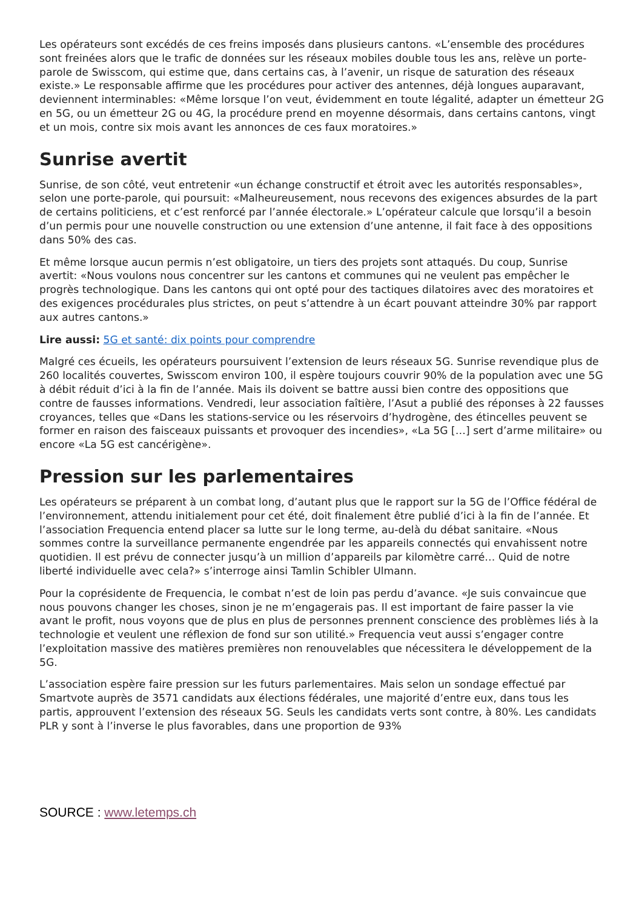Les opérateurs sont excédés de ces freins imposés dans plusieurs cantons. «L’ensemble des procédures sont freinées alors que le trafic de données sur les réseaux mobiles double tous les ans, relève un porte-parole de Swisscom, qui estime que, dans certains cas, à l’avenir, un risque de saturation des réseaux existe.» Le responsable affirme que les procédures pour activer des antennes, déjà longues auparavant, deviennent interminables: «Même lorsque l’on veut, évidemment en toute légalité, adapter un émetteur 2G en 5G, ou un émetteur 2G ou 4G, la procédure prend en moyenne désormais, dans certains cantons, vingt et un mois, contre six mois avant les annonces de ces faux moratoires.»
Sunrise avertit
Sunrise, de son côté, veut entretenir «un échange constructif et étroit avec les autorités responsables», selon une porte-parole, qui poursuit: «Malheureusement, nous recevons des exigences absurdes de la part de certains politiciens, et c’est renforcé par l’année électorale.» L’opérateur calcule que lorsqu’il a besoin d’un permis pour une nouvelle construction ou une extension d’une antenne, il fait face à des oppositions dans 50% des cas.
Et même lorsque aucun permis n’est obligatoire, un tiers des projets sont attaqués. Du coup, Sunrise avertit: «Nous voulons nous concentrer sur les cantons et communes qui ne veulent pas empêcher le progrès technologique. Dans les cantons qui ont opté pour des tactiques dilatoires avec des moratoires et des exigences procédurales plus strictes, on peut s’attendre à un écart pouvant atteindre 30% par rapport aux autres cantons.»
Lire aussi: 5G et santé: dix points pour comprendre
Malgré ces écueils, les opérateurs poursuivent l’extension de leurs réseaux 5G. Sunrise revendique plus de 260 localités couvertes, Swisscom environ 100, il espère toujours couvrir 90% de la population avec une 5G à débit réduit d’ici à la fin de l’année. Mais ils doivent se battre aussi bien contre des oppositions que contre de fausses informations. Vendredi, leur association faîtière, l’Asut a publié des réponses à 22 fausses croyances, telles que «Dans les stations-service ou les réservoirs d’hydrogène, des étincelles peuvent se former en raison des faisceaux puissants et provoquer des incendies», «La 5G […] sert d’arme militaire» ou encore «La 5G est cancérigène».
Pression sur les parlementaires
Les opérateurs se préparent à un combat long, d’autant plus que le rapport sur la 5G de l’Office fédéral de l’environnement, attendu initialement pour cet été, doit finalement être publié d’ici à la fin de l’année. Et l’association Frequencia entend placer sa lutte sur le long terme, au-delà du débat sanitaire. «Nous sommes contre la surveillance permanente engendrée par les appareils connectés qui envahissent notre quotidien. Il est prévu de connecter jusqu’à un million d’appareils par kilomètre carré… Quid de notre liberté individuelle avec cela?» s’interroge ainsi Tamlin Schibler Ulmann.
Pour la coprésidente de Frequencia, le combat n’est de loin pas perdu d’avance. «Je suis convaincue que nous pouvons changer les choses, sinon je ne m’engagerais pas. Il est important de faire passer la vie avant le profit, nous voyons que de plus en plus de personnes prennent conscience des problèmes liés à la technologie et veulent une réflexion de fond sur son utilité.» Frequencia veut aussi s’engager contre l’exploitation massive des matières premières non renouvelables que nécessitera le développement de la 5G.
L’association espère faire pression sur les futurs parlementaires. Mais selon un sondage effectué par Smartvote auprès de 3571 candidats aux élections fédérales, une majorité d’entre eux, dans tous les partis, approuvent l’extension des réseaux 5G. Seuls les candidats verts sont contre, à 80%. Les candidats PLR y sont à l’inverse le plus favorables, dans une proportion de 93%
SOURCE : www.letemps.ch